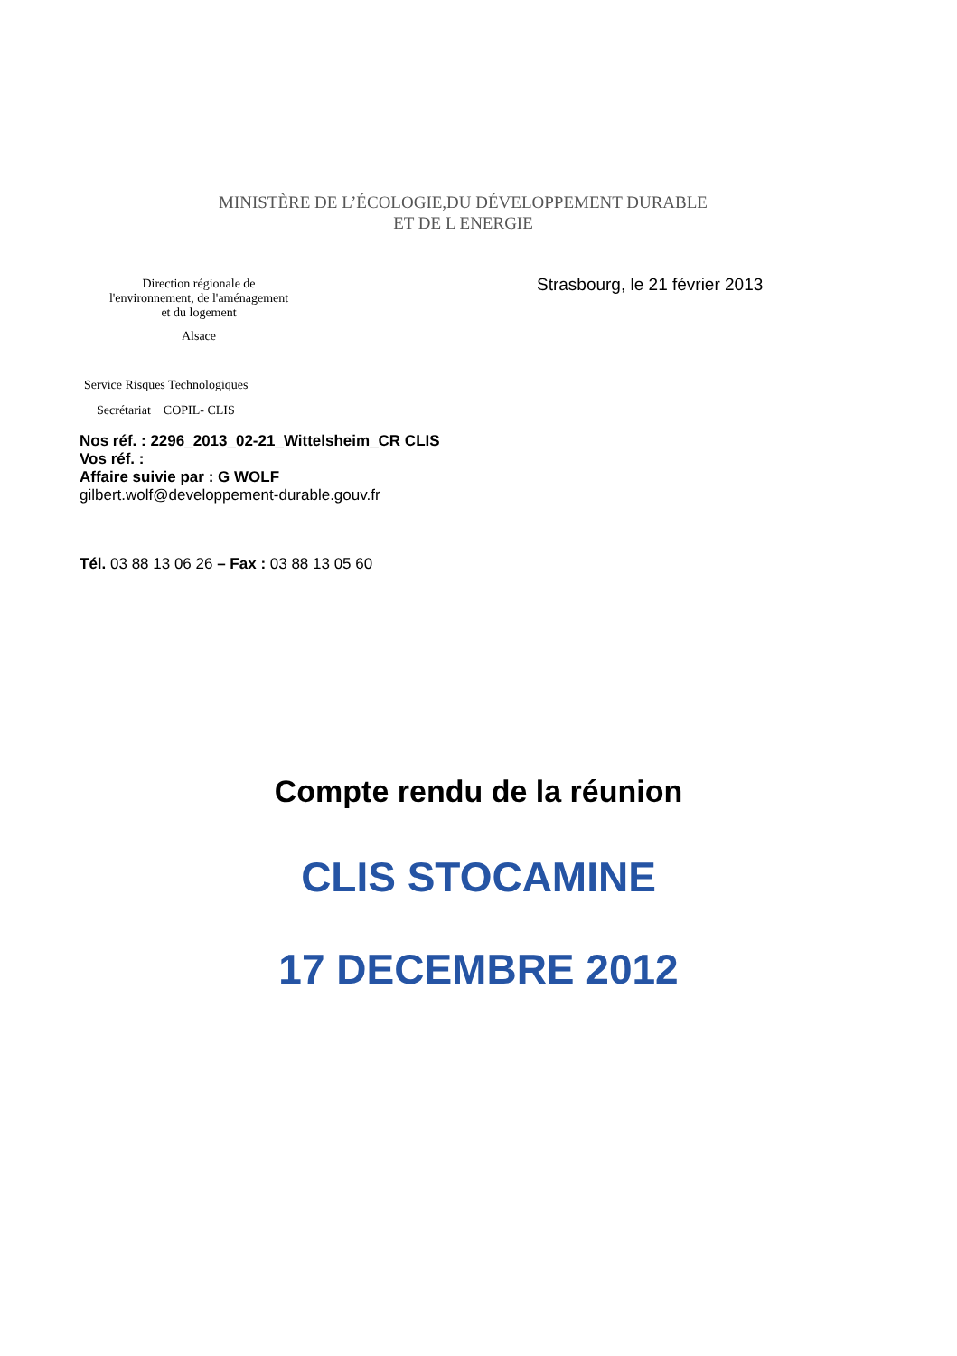MINISTÈRE DE L’ÉCOLOGIE,DU DÉVELOPPEMENT DURABLE
ET DE L ENERGIE
Direction régionale de
l'environnement, de l'aménagement
et du logement
Alsace
Strasbourg, le 21 février 2013
Service Risques Technologiques
Secrétariat COPIL- CLIS
Nos réf. : 2296_2013_02-21_Wittelsheim_CR CLIS
Vos réf. :
Affaire suivie par : G WOLF
gilbert.wolf@developpement-durable.gouv.fr
Tél. 03 88 13 06 26 – Fax : 03 88 13 05 60
Compte rendu de la réunion
CLIS STOCAMINE
17 DECEMBRE 2012